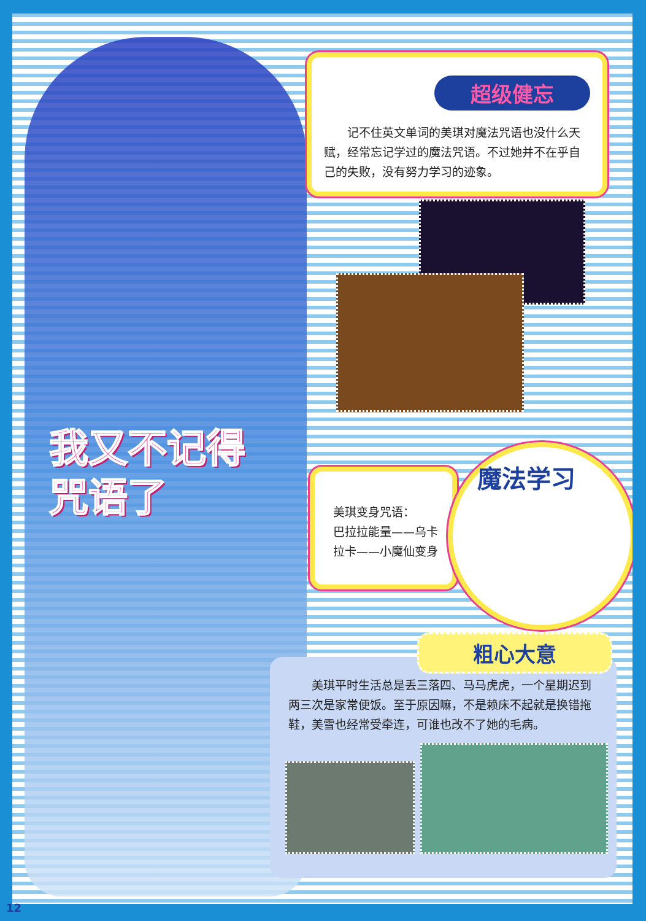我又不记得
咒语了
超级健忘
　　记不住英文单词的美琪对魔法咒语也没什么天赋，经常忘记学过的魔法咒语。不过她并不在乎自己的失败，没有努力学习的迹象。
美琪变身咒语：
巴拉拉能量——乌卡拉卡——小魔仙变身
魔法学习
　　美琪平时生活总是丢三落四、马马虎虎，一个星期迟到两三次是家常便饭。至于原因嘛，不是赖床不起就是换错拖鞋，美雪也经常受牵连，可谁也改不了她的毛病。
粗心大意
12